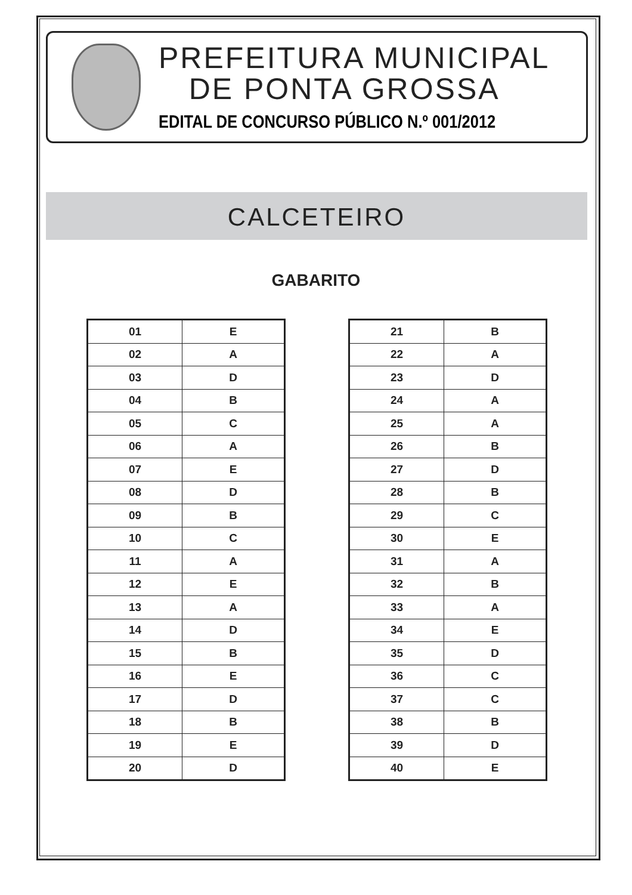PREFEITURA MUNICIPAL
DE PONTA GROSSA
EDITAL DE CONCURSO PÚBLICO N.º 001/2012
CALCETEIRO
GABARITO
| 01 | E |
| 02 | A |
| 03 | D |
| 04 | B |
| 05 | C |
| 06 | A |
| 07 | E |
| 08 | D |
| 09 | B |
| 10 | C |
| 11 | A |
| 12 | E |
| 13 | A |
| 14 | D |
| 15 | B |
| 16 | E |
| 17 | D |
| 18 | B |
| 19 | E |
| 20 | D |
| 21 | B |
| 22 | A |
| 23 | D |
| 24 | A |
| 25 | A |
| 26 | B |
| 27 | D |
| 28 | B |
| 29 | C |
| 30 | E |
| 31 | A |
| 32 | B |
| 33 | A |
| 34 | E |
| 35 | D |
| 36 | C |
| 37 | C |
| 38 | B |
| 39 | D |
| 40 | E |